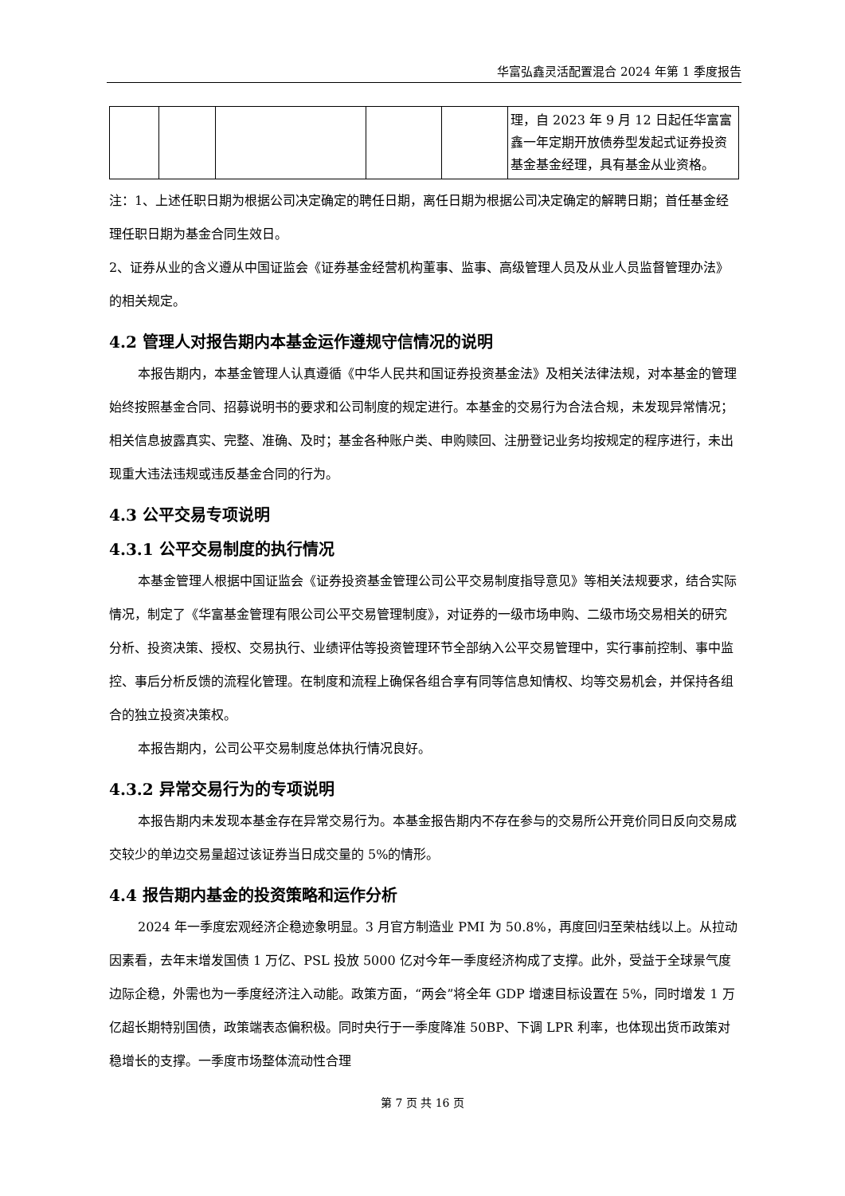华富弘鑫灵活配置混合 2024 年第 1 季度报告
| | | | | | 理，自 2023 年 9 月 12 日起任华富富鑫一年定期开放债券型发起式证券投资基金基金经理，具有基金从业资格。 |
注：1、上述任职日期为根据公司决定确定的聘任日期，离任日期为根据公司决定确定的解聘日期；首任基金经理任职日期为基金合同生效日。
2、证券从业的含义遵从中国证监会《证券基金经营机构董事、监事、高级管理人员及从业人员监督管理办法》的相关规定。
4.2 管理人对报告期内本基金运作遵规守信情况的说明
本报告期内，本基金管理人认真遵循《中华人民共和国证券投资基金法》及相关法律法规，对本基金的管理始终按照基金合同、招募说明书的要求和公司制度的规定进行。本基金的交易行为合法合规，未发现异常情况；相关信息披露真实、完整、准确、及时；基金各种账户类、申购赎回、注册登记业务均按规定的程序进行，未出现重大违法违规或违反基金合同的行为。
4.3 公平交易专项说明
4.3.1 公平交易制度的执行情况
本基金管理人根据中国证监会《证券投资基金管理公司公平交易制度指导意见》等相关法规要求，结合实际情况，制定了《华富基金管理有限公司公平交易管理制度》，对证券的一级市场申购、二级市场交易相关的研究分析、投资决策、授权、交易执行、业绩评估等投资管理环节全部纳入公平交易管理中，实行事前控制、事中监控、事后分析反馈的流程化管理。在制度和流程上确保各组合享有同等信息知情权、均等交易机会，并保持各组合的独立投资决策权。
本报告期内，公司公平交易制度总体执行情况良好。
4.3.2 异常交易行为的专项说明
本报告期内未发现本基金存在异常交易行为。本基金报告期内不存在参与的交易所公开竞价同日反向交易成交较少的单边交易量超过该证券当日成交量的 5%的情形。
4.4 报告期内基金的投资策略和运作分析
2024 年一季度宏观经济企稳迹象明显。3 月官方制造业 PMI 为 50.8%，再度回归至荣枯线以上。从拉动因素看，去年末增发国债 1 万亿、PSL 投放 5000 亿对今年一季度经济构成了支撑。此外，受益于全球景气度边际企稳，外需也为一季度经济注入动能。政策方面，“两会”将全年 GDP 增速目标设置在 5%，同时增发 1 万亿超长期特别国债，政策端表态偏积极。同时央行于一季度降准 50BP、下调 LPR 利率，也体现出货币政策对稳增长的支撑。一季度市场整体流动性合理
第 7 页 共 16 页